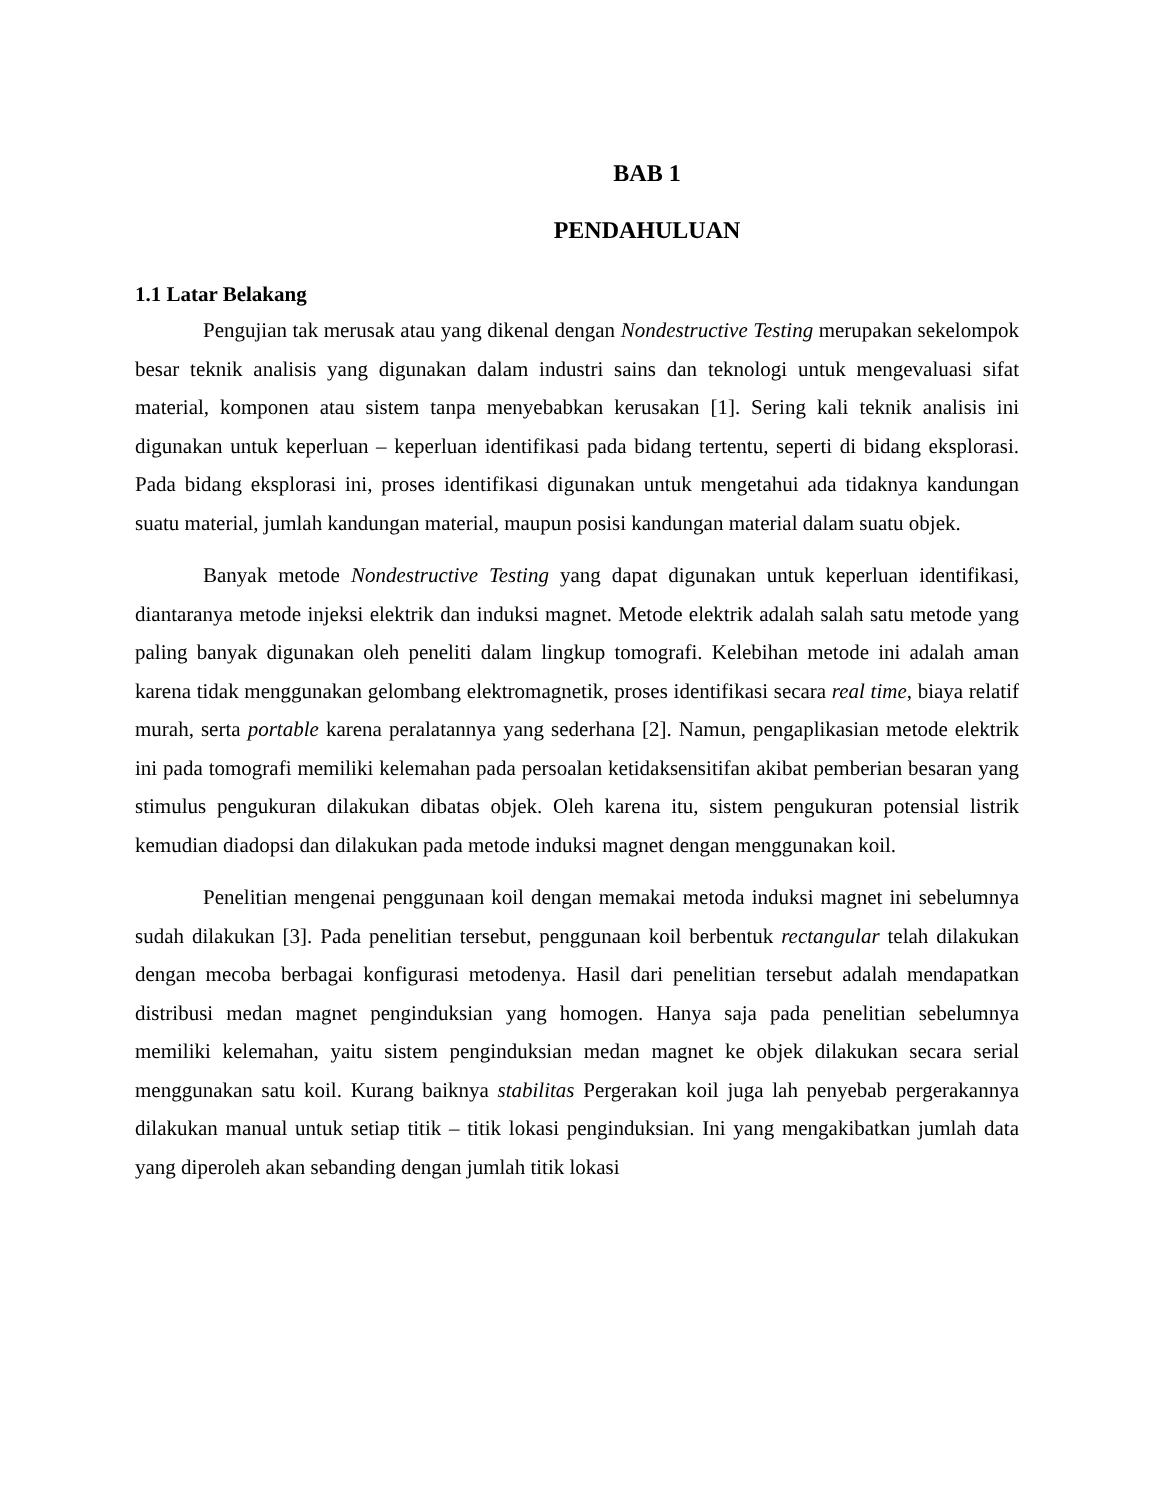BAB 1
PENDAHULUAN
1.1 Latar Belakang
Pengujian tak merusak atau yang dikenal dengan Nondestructive Testing merupakan sekelompok besar teknik analisis yang digunakan dalam industri sains dan teknologi untuk mengevaluasi sifat material, komponen atau sistem tanpa menyebabkan kerusakan [1]. Sering kali teknik analisis ini digunakan untuk keperluan – keperluan identifikasi pada bidang tertentu, seperti di bidang eksplorasi. Pada bidang eksplorasi ini, proses identifikasi digunakan untuk mengetahui ada tidaknya kandungan suatu material, jumlah kandungan material, maupun posisi kandungan material dalam suatu objek.
Banyak metode Nondestructive Testing yang dapat digunakan untuk keperluan identifikasi, diantaranya metode injeksi elektrik dan induksi magnet. Metode elektrik adalah salah satu metode yang paling banyak digunakan oleh peneliti dalam lingkup tomografi. Kelebihan metode ini adalah aman karena tidak menggunakan gelombang elektromagnetik, proses identifikasi secara real time, biaya relatif murah, serta portable karena peralatannya yang sederhana [2]. Namun, pengaplikasian metode elektrik ini pada tomografi memiliki kelemahan pada persoalan ketidaksensitifan akibat pemberian besaran yang stimulus pengukuran dilakukan dibatas objek. Oleh karena itu, sistem pengukuran potensial listrik kemudian diadopsi dan dilakukan pada metode induksi magnet dengan menggunakan koil.
Penelitian mengenai penggunaan koil dengan memakai metoda induksi magnet ini sebelumnya sudah dilakukan [3]. Pada penelitian tersebut, penggunaan koil berbentuk rectangular telah dilakukan dengan mecoba berbagai konfigurasi metodenya. Hasil dari penelitian tersebut adalah mendapatkan distribusi medan magnet penginduksian yang homogen. Hanya saja pada penelitian sebelumnya memiliki kelemahan, yaitu sistem penginduksian medan magnet ke objek dilakukan secara serial menggunakan satu koil. Kurang baiknya stabilitas Pergerakan koil juga lah penyebab pergerakannya dilakukan manual untuk setiap titik – titik lokasi penginduksian. Ini yang mengakibatkan jumlah data yang diperoleh akan sebanding dengan jumlah titik lokasi